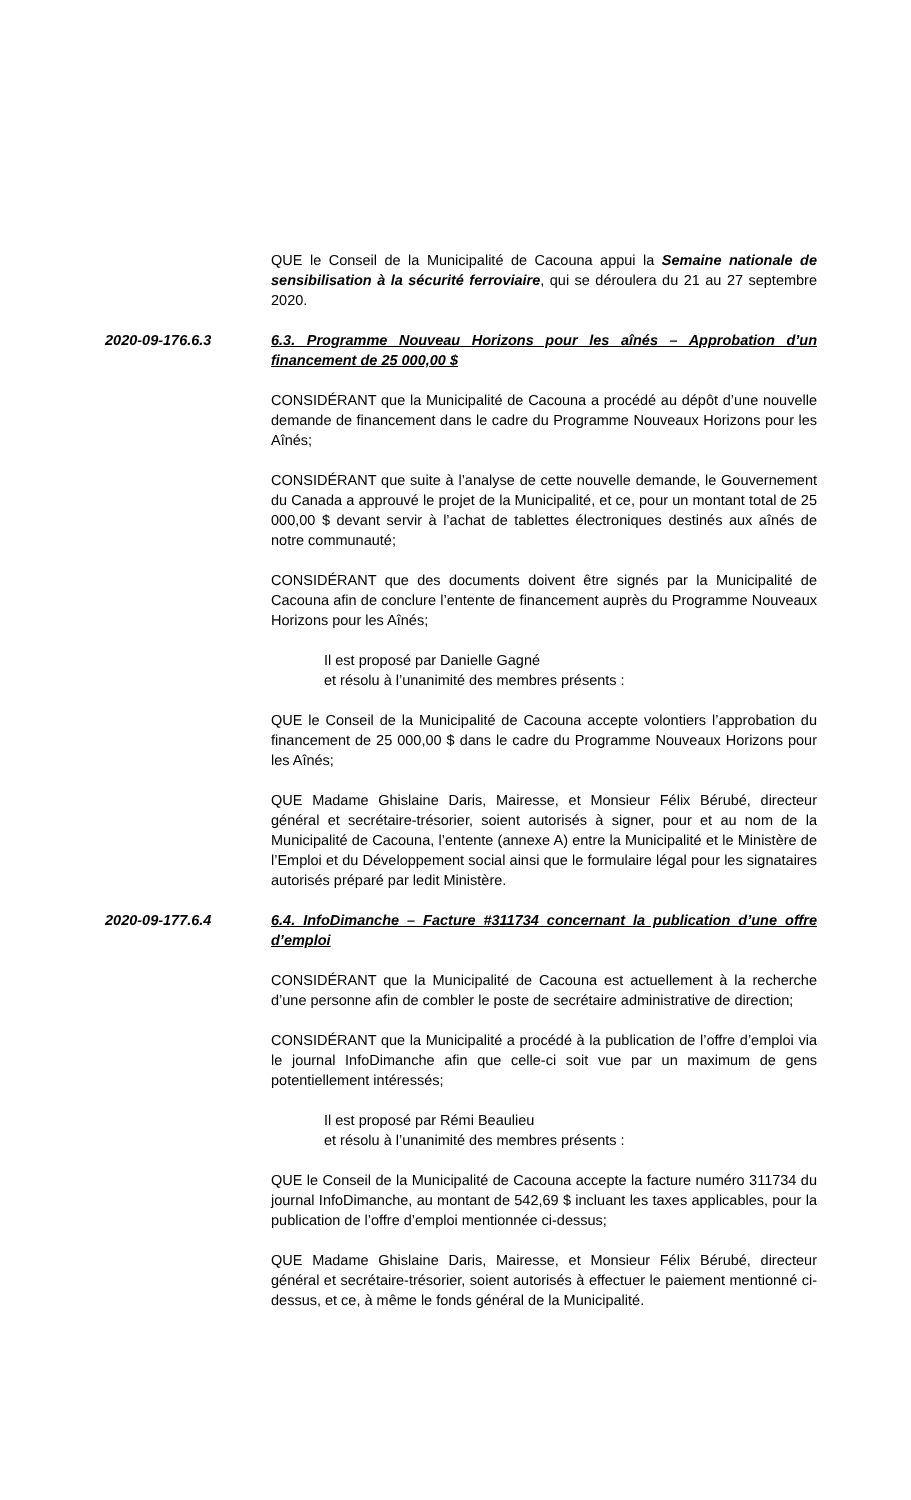QUE le Conseil de la Municipalité de Cacouna appui la Semaine nationale de sensibilisation à la sécurité ferroviaire, qui se déroulera du 21 au 27 septembre 2020.
2020-09-176.6.3 6.3. Programme Nouveau Horizons pour les aînés – Approbation d’un financement de 25 000,00 $
CONSIDÉRANT que la Municipalité de Cacouna a procédé au dépôt d’une nouvelle demande de financement dans le cadre du Programme Nouveaux Horizons pour les Aînés;
CONSIDÉRANT que suite à l’analyse de cette nouvelle demande, le Gouvernement du Canada a approuvé le projet de la Municipalité, et ce, pour un montant total de 25 000,00 $ devant servir à l’achat de tablettes électroniques destinés aux aînés de notre communauté;
CONSIDÉRANT que des documents doivent être signés par la Municipalité de Cacouna afin de conclure l’entente de financement auprès du Programme Nouveaux Horizons pour les Aînés;
Il est proposé par Danielle Gagné
et résolu à l’unanimité des membres présents :
QUE le Conseil de la Municipalité de Cacouna accepte volontiers l’approbation du financement de 25 000,00 $ dans le cadre du Programme Nouveaux Horizons pour les Aînés;
QUE Madame Ghislaine Daris, Mairesse, et Monsieur Félix Bérubé, directeur général et secrétaire-trésorier, soient autorisés à signer, pour et au nom de la Municipalité de Cacouna, l’entente (annexe A) entre la Municipalité et le Ministère de l’Emploi et du Développement social ainsi que le formulaire légal pour les signataires autorisés préparé par ledit Ministère.
2020-09-177.6.4 6.4. InfoDimanche – Facture #311734 concernant la publication d’une offre d’emploi
CONSIDÉRANT que la Municipalité de Cacouna est actuellement à la recherche d’une personne afin de combler le poste de secrétaire administrative de direction;
CONSIDÉRANT que la Municipalité a procédé à la publication de l’offre d’emploi via le journal InfoDimanche afin que celle-ci soit vue par un maximum de gens potentiellement intéressés;
Il est proposé par Rémi Beaulieu
et résolu à l’unanimité des membres présents :
QUE le Conseil de la Municipalité de Cacouna accepte la facture numéro 311734 du journal InfoDimanche, au montant de 542,69 $ incluant les taxes applicables, pour la publication de l’offre d’emploi mentionnée ci-dessus;
QUE Madame Ghislaine Daris, Mairesse, et Monsieur Félix Bérubé, directeur général et secrétaire-trésorier, soient autorisés à effectuer le paiement mentionné ci-dessus, et ce, à même le fonds général de la Municipalité.